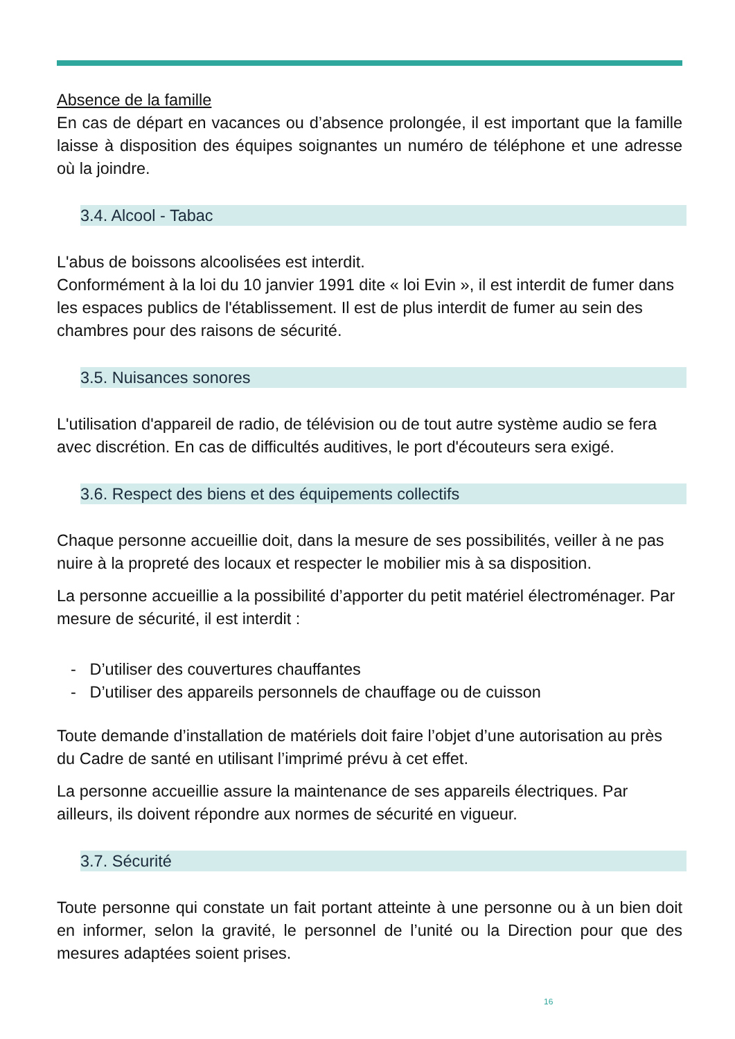Absence de la famille
En cas de départ en vacances ou d’absence prolongée, il est important que la famille laisse à disposition des équipes soignantes un numéro de téléphone et une adresse où la joindre.
3.4. Alcool - Tabac
L'abus de boissons alcoolisées est interdit.
Conformément à la loi du 10 janvier 1991 dite « loi Evin », il est interdit de fumer dans les espaces publics de l'établissement. Il est de plus interdit de fumer au sein des chambres pour des raisons de sécurité.
3.5. Nuisances sonores
L'utilisation d'appareil de radio, de télévision ou de tout autre système audio se fera avec discrétion. En cas de difficultés auditives, le port d'écouteurs sera exigé.
3.6. Respect des biens et des équipements collectifs
Chaque personne accueillie doit, dans la mesure de ses possibilités, veiller à ne pas nuire à la propreté des locaux et respecter le mobilier mis à sa disposition.
La personne accueillie a la possibilité d’apporter du petit matériel électroménager. Par mesure de sécurité, il est interdit :
- D’utiliser des couvertures chauffantes
- D’utiliser des appareils personnels de chauffage ou de cuisson
Toute demande d’installation de matériels doit faire l’objet d’une autorisation au près du Cadre de santé en utilisant l’imprimé prévu à cet effet.
La personne accueillie assure la maintenance de ses appareils électriques. Par ailleurs, ils doivent répondre aux normes de sécurité en vigueur.
3.7. Sécurité
Toute personne qui constate un fait portant atteinte à une personne ou à un bien doit en informer, selon la gravité, le personnel de l’unité ou la Direction pour que des mesures adaptées soient prises.
16